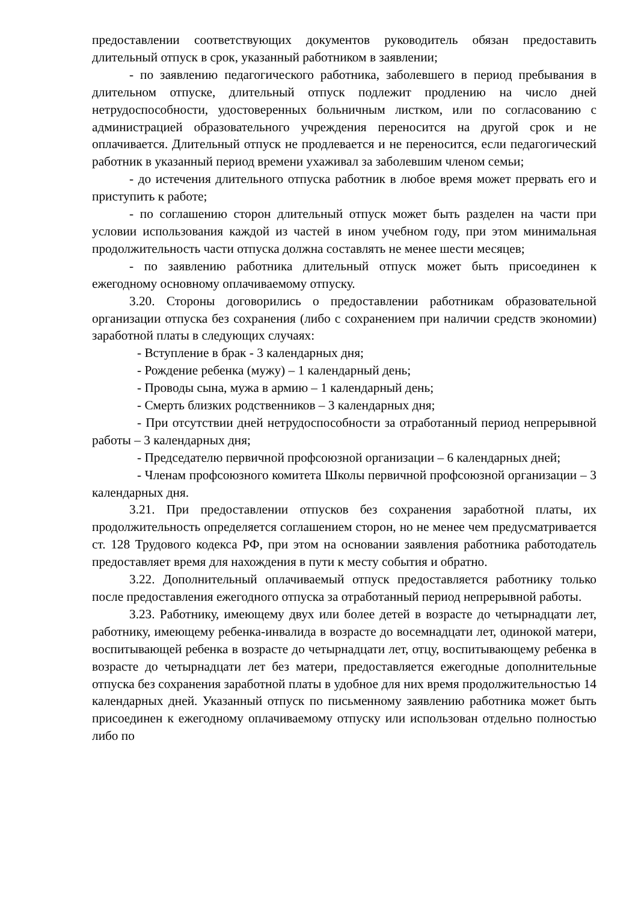предоставлении соответствующих документов руководитель обязан предоставить длительный отпуск в срок, указанный работником в заявлении;
- по заявлению педагогического работника, заболевшего в период пребывания в длительном отпуске, длительный отпуск подлежит продлению на число дней нетрудоспособности, удостоверенных больничным листком, или по согласованию с администрацией образовательного учреждения переносится на другой срок и не оплачивается. Длительный отпуск не продлевается и не переносится, если педагогический работник в указанный период времени ухаживал за заболевшим членом семьи;
- до истечения длительного отпуска работник в любое время может прервать его и приступить к работе;
- по соглашению сторон длительный отпуск может быть разделен на части при условии использования каждой из частей в ином учебном году, при этом минимальная продолжительность части отпуска должна составлять не менее шести месяцев;
- по заявлению работника длительный отпуск может быть присоединен к ежегодному основному оплачиваемому отпуску.
3.20. Стороны договорились о предоставлении работникам образовательной организации отпуска без сохранения (либо с сохранением при наличии средств экономии) заработной платы в следующих случаях:
- Вступление в брак - 3 календарных дня;
- Рождение ребенка (мужу) – 1 календарный день;
- Проводы сына, мужа в армию – 1 календарный день;
- Смерть близких родственников – 3 календарных дня;
- При отсутствии дней нетрудоспособности за отработанный период непрерывной работы – 3 календарных дня;
- Председателю первичной профсоюзной организации – 6 календарных дней;
- Членам профсоюзного комитета Школы первичной профсоюзной организации – 3 календарных дня.
3.21. При предоставлении отпусков без сохранения заработной платы, их продолжительность определяется соглашением сторон, но не менее чем предусматривается ст. 128 Трудового кодекса РФ, при этом на основании заявления работника работодатель предоставляет время для нахождения в пути к месту события и обратно.
3.22. Дополнительный оплачиваемый отпуск предоставляется работнику только после предоставления ежегодного отпуска за отработанный период непрерывной работы.
3.23. Работнику, имеющему двух или более детей в возрасте до четырнадцати лет, работнику, имеющему ребенка-инвалида в возрасте до восемнадцати лет, одинокой матери, воспитывающей ребенка в возрасте до четырнадцати лет, отцу, воспитывающему ребенка в возрасте до четырнадцати лет без матери, предоставляется ежегодные дополнительные отпуска без сохранения заработной платы в удобное для них время продолжительностью 14 календарных дней. Указанный отпуск по письменному заявлению работника может быть присоединен к ежегодному оплачиваемому отпуску или использован отдельно полностью либо по